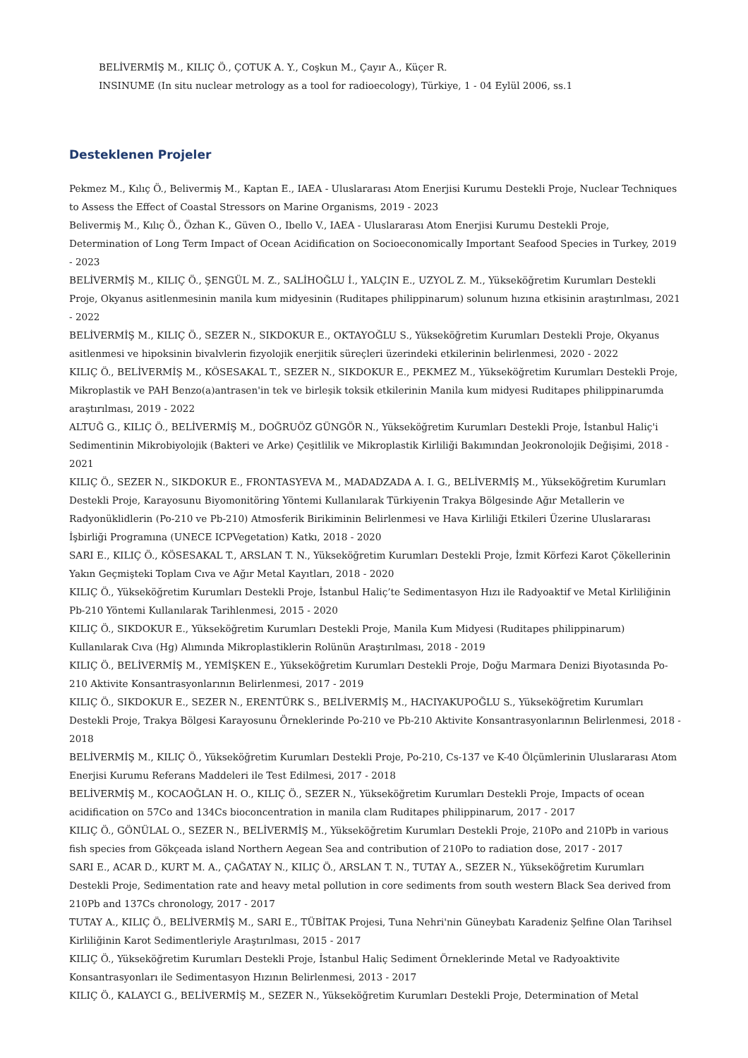BELİVERMİŞ M., KILIÇ Ö., ÇOTUK A. Y., Coşkun M., Çayır A., Küçer R.
INSINUME (In situ nuclear metrology as a tool for radioecology), Türkiye, 1 - 04 Eylül 2006, ss.1
Desteklenen Projeler
Pekmez M., Kılıç Ö., Belivermiş M., Kaptan E., IAEA - Uluslararası Atom Enerjisi Kurumu Destekli Proje, Nuclear Techniques to Assess the Effect of Coastal Stressors on Marine Organisms, 2019 - 2023
Belivermiş M., Kılıç Ö., Özhan K., Güven O., Ibello V., IAEA - Uluslararası Atom Enerjisi Kurumu Destekli Proje, Determination of Long Term Impact of Ocean Acidification on Socioeconomically Important Seafood Species in Turkey, 2019 - 2023
BELİVERMİŞ M., KILIÇ Ö., ŞENGÜL M. Z., SALİHOĞLU İ., YALÇIN E., UZYOL Z. M., Yükseköğretim Kurumları Destekli Proje, Okyanus asitlenmesinin manila kum midyesinin (Ruditapes philippinarum) solunum hızına etkisinin araştırılması, 2021 - 2022
BELİVERMİŞ M., KILIÇ Ö., SEZER N., SIKDOKUR E., OKTAYOĞLU S., Yükseköğretim Kurumları Destekli Proje, Okyanus asitlenmesi ve hipoksinin bivalvlerin fizyolojik enerjitik süreçleri üzerindeki etkilerinin belirlenmesi, 2020 - 2022
KILIÇ Ö., BELİVERMİŞ M., KÖSESAKAL T., SEZER N., SIKDOKUR E., PEKMEZ M., Yükseköğretim Kurumları Destekli Proje, Mikroplastik ve PAH Benzo(a)antrasen'in tek ve birleşik toksik etkilerinin Manila kum midyesi Ruditapes philippinarumda araştırılması, 2019 - 2022
ALTUĞ G., KILIÇ Ö., BELİVERMİŞ M., DOĞRUÖZ GÜNGÖR N., Yükseköğretim Kurumları Destekli Proje, İstanbul Haliç'i Sedimentinin Mikrobiyolojik (Bakteri ve Arke) Çeşitlilik ve Mikroplastik Kirliliği Bakımından Jeokronolojik Değişimi, 2018 - 2021
KILIÇ Ö., SEZER N., SIKDOKUR E., FRONTASYEVA M., MADADZADA A. I. G., BELİVERMİŞ M., Yükseköğretim Kurumları Destekli Proje, Karayosunu Biyomonitöring Yöntemi Kullanılarak Türkiyenin Trakya Bölgesinde Ağır Metallerin ve Radyonüklidlerin (Po-210 ve Pb-210) Atmosferik Birikiminin Belirlenmesi ve Hava Kirliliği Etkileri Üzerine Uluslararası İşbirliği Programına (UNECE ICPVegetation) Katkı, 2018 - 2020
SARI E., KILIÇ Ö., KÖSESAKAL T., ARSLAN T. N., Yükseköğretim Kurumları Destekli Proje, İzmit Körfezi Karot Çökellerinin Yakın Geçmişteki Toplam Cıva ve Ağır Metal Kayıtları, 2018 - 2020
KILIÇ Ö., Yükseköğretim Kurumları Destekli Proje, İstanbul Haliç’te Sedimentasyon Hızı ile Radyoaktif ve Metal Kirliliğinin Pb-210 Yöntemi Kullanılarak Tarihlenmesi, 2015 - 2020
KILIÇ Ö., SIKDOKUR E., Yükseköğretim Kurumları Destekli Proje, Manila Kum Midyesi (Ruditapes philippinarum) Kullanılarak Cıva (Hg) Alımında Mikroplastiklerin Rolünün Araştırılması, 2018 - 2019
KILIÇ Ö., BELİVERMİŞ M., YEMİŞKEN E., Yükseköğretim Kurumları Destekli Proje, Doğu Marmara Denizi Biyotasında Po-210 Aktivite Konsantrasyonlarının Belirlenmesi, 2017 - 2019
KILIÇ Ö., SIKDOKUR E., SEZER N., ERENTÜRK S., BELİVERMİŞ M., HACIYAKUPOĞLU S., Yükseköğretim Kurumları Destekli Proje, Trakya Bölgesi Karayosunu Örneklerinde Po-210 ve Pb-210 Aktivite Konsantrasyonlarının Belirlenmesi, 2018 - 2018
BELİVERMİŞ M., KILIÇ Ö., Yükseköğretim Kurumları Destekli Proje, Po-210, Cs-137 ve K-40 Ölçümlerinin Uluslararası Atom Enerjisi Kurumu Referans Maddeleri ile Test Edilmesi, 2017 - 2018
BELİVERMİŞ M., KOCAOĞLAN H. O., KILIÇ Ö., SEZER N., Yükseköğretim Kurumları Destekli Proje, Impacts of ocean acidification on 57Co and 134Cs bioconcentration in manila clam Ruditapes philippinarum, 2017 - 2017
KILIÇ Ö., GÖNÜLAL O., SEZER N., BELİVERMİŞ M., Yükseköğretim Kurumları Destekli Proje, 210Po and 210Pb in various fish species from Gökçeada island Northern Aegean Sea and contribution of 210Po to radiation dose, 2017 - 2017
SARI E., ACAR D., KURT M. A., ÇAĞATAY N., KILIÇ Ö., ARSLAN T. N., TUTAY A., SEZER N., Yükseköğretim Kurumları Destekli Proje, Sedimentation rate and heavy metal pollution in core sediments from south western Black Sea derived from 210Pb and 137Cs chronology, 2017 - 2017
TUTAY A., KILIÇ Ö., BELİVERMİŞ M., SARI E., TÜBİTAK Projesi, Tuna Nehri'nin Güneybatı Karadeniz Şelfine Olan Tarihsel Kirliliğinin Karot Sedimentleriyle Araştırılması, 2015 - 2017
KILIÇ Ö., Yükseköğretim Kurumları Destekli Proje, İstanbul Haliç Sediment Örneklerinde Metal ve Radyoaktivite Konsantrasyonları ile Sedimentasyon Hızının Belirlenmesi, 2013 - 2017
KILIÇ Ö., KALAYCI G., BELİVERMİŞ M., SEZER N., Yükseköğretim Kurumları Destekli Proje, Determination of Metal